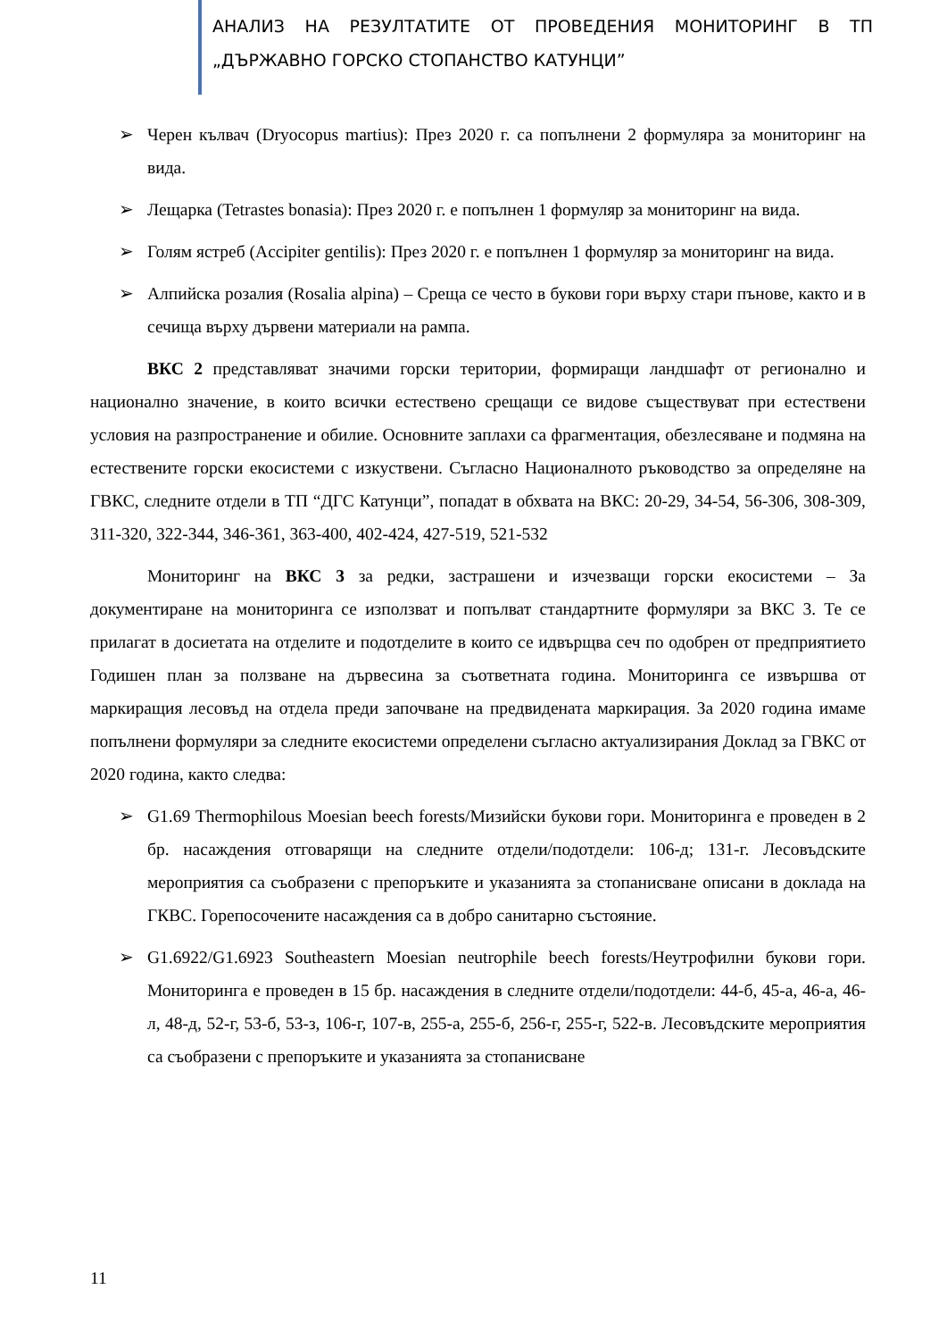АНАЛИЗ НА РЕЗУЛТАТИТЕ ОТ ПРОВЕДЕНИЯ МОНИТОРИНГ В ТП „ДЪРЖАВНО ГОРСКО СТОПАНСТВО КАТУНЦИ”
➢ Черен кълвач (Dryocopus martius): През 2020 г. са попълнени 2 формуляра за мониторинг на вида.
➢ Лещарка (Tetrastes bonasia): През 2020 г. е попълнен 1 формуляр за мониторинг на вида.
➢ Голям ястреб (Accipiter gentilis): През 2020 г. е попълнен 1 формуляр за мониторинг на вида.
➢ Алпийска розалия (Rosalia alpina) – Среща се често в букови гори върху стари пънове, както и в сечища върху дървени материали на рампа.
ВКС 2 представляват значими горски територии, формиращи ландшафт от регионално и национално значение, в които всички естествено срещащи се видове съществуват при естествени условия на разпространение и обилие. Основните заплахи са фрагментация, обезлесяване и подмяна на естествените горски екосистеми с изкуствени. Съгласно Националното ръководство за определяне на ГВКС, следните отдели в ТП “ДГС Катунци”, попадат в обхвата на ВКС: 20-29, 34-54, 56-306, 308-309, 311-320, 322-344, 346-361, 363-400, 402-424, 427-519, 521-532
Мониторинг на ВКС 3 за редки, застрашени и изчезващи горски екосистеми – За документиране на мониторинга се използват и попълват стандартните формуляри за ВКС 3. Те се прилагат в досиетата на отделите и подотделите в които се идвърщва сеч по одобрен от предприятието Годишен план за ползване на дървесина за съответната година. Мониторинга се извършва от маркиращия лесовъд на отдела преди започване на предвидената маркирация. За 2020 година имаме попълнени формуляри за следните екосистеми определени съгласно актуализирания Доклад за ГВКС от 2020 година, както следва:
➢ G1.69 Thermophilous Moesian beech forests/Мизийски букови гори. Мониторинга е проведен в 2 бр. насаждения отговарящи на следните отдели/подотдели: 106-д; 131-г. Лесовъдските мероприятия са съобразени с препоръките и указанията за стопанисване описани в доклада на ГКВС. Горепосочените насаждения са в добро санитарно състояние.
➢ G1.6922/G1.6923 Southeastern Moesian neutrophile beech forests/Неутрофилни букови гори. Мониторинга е проведен в 15 бр. насаждения в следните отдели/подотдели: 44-б, 45-а, 46-а, 46-л, 48-д, 52-г, 53-б, 53-з, 106-г, 107-в, 255-а, 255-б, 256-г, 255-г, 522-в. Лесовъдските мероприятия са съобразени с препоръките и указанията за стопанисване
11